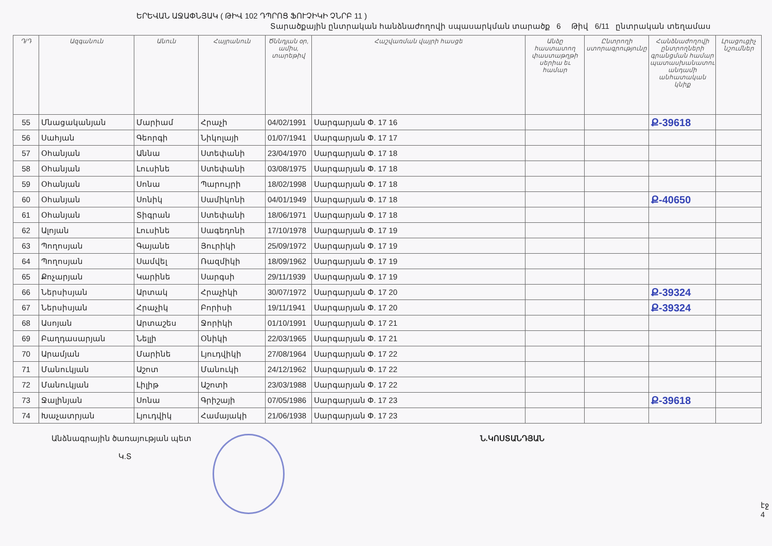ԵՐԵՎԱՆ ԱՋԱՓՆՅԱԿ ( ԹԻՎ 102 ԴՊՐՈՑ ՖՈՒՉԻԿԻ ՉՆՐԲ 11 )
Տարածքային ընտրական հանձնաժողովի սպասարկման տարածք 6 Թիվ 6/11 ընտրական տեղամաս
| Դ/Դ | Ազգանուն | Անուն | Հայրանուն | Ծննդյան օր, ամիս, տարեթիվ | Հաշվառման վայրի հասցե | Անձը հաստատող փաստաթղթի սերիա եւ համար | Ընտրողի ստորագրությունը | Հանձնաժողովի ընտրողների գրանցման համար պատասխանատու անդամի անհատական կնիք | Լրացուցիչ նշումներ |
| --- | --- | --- | --- | --- | --- | --- | --- | --- | --- |
| 55 | Մնացականյան | Մարիամ | Հրաչի | 04/02/1991 | Սարգարյան Փ. 17 16 | | | Ք-39618 | |
| 56 | Սահյան | Գեորգի | Նիկոլայի | 01/07/1941 | Սարգարյան Փ. 17 17 | | | | |
| 57 | Օհանյան | Աննա | Ստեփանի | 23/04/1970 | Սարգարյան Փ. 17 18 | | | | |
| 58 | Օհանյան | Լուսինե | Ստեփանի | 03/08/1975 | Սարգարյան Փ. 17 18 | | | | |
| 59 | Օհանյան | Սոնա | Պարույրի | 18/02/1998 | Սարգարյան Փ. 17 18 | | | | |
| 60 | Օհանյան | Սոնիկ | Սամիկոնի | 04/01/1949 | Սարգարյան Փ. 17 18 | | | Ք-40650 | |
| 61 | Օհանյան | Տիգրան | Ստեփանի | 18/06/1971 | Սարգարյան Փ. 17 18 | | | | |
| 62 | Ալոյան | Լուսինե | Սագեդոնի | 17/10/1978 | Սարգարյան Փ. 17 19 | | | | |
| 63 | Պողոսյան | Գայանե | Յուրիկի | 25/09/1972 | Սարգարյան Փ. 17 19 | | | | |
| 64 | Պողոսյան | Սամվել | Ռազմիկի | 18/09/1962 | Սարգարյան Փ. 17 19 | | | | |
| 65 | Քոչարյան | Կարինե | Սարգսի | 29/11/1939 | Սարգարյան Փ. 17 19 | | | | |
| 66 | Ներսիսյան | Արտակ | Հրաչիկի | 30/07/1972 | Սարգարյան Փ. 17 20 | | | Ք-39324 | |
| 67 | Ներսիսյան | Հրաչիկ | Բորիսի | 19/11/1941 | Սարգարյան Փ. 17 20 | | | Ք-39324 | |
| 68 | Ասոյան | Արտաշես | Ջորիկի | 01/10/1991 | Սարգարյան Փ. 17 21 | | | | |
| 69 | Բաղդասարյան | Նելլի | Օնիկի | 22/03/1965 | Սարգարյան Փ. 17 21 | | | | |
| 70 | Արամյան | Մարինե | Լյուդվիկի | 27/08/1964 | Սարգարյան Փ. 17 22 | | | | |
| 71 | Մանուկյան | Աշոտ | Մանուկի | 24/12/1962 | Սարգարյան Փ. 17 22 | | | | |
| 72 | Մանուկյան | Լիլիթ | Աշոտի | 23/03/1988 | Սարգարյան Փ. 17 22 | | | | |
| 73 | Ջալինյան | Սոնա | Գրիշայի | 07/05/1986 | Սարգարյան Փ. 17 23 | | | Ք-39618 | |
| 74 | Խաչատրյան | Լյուդվիկ | Համայակի | 21/06/1938 | Սարգարյան Փ. 17 23 | | | | |
Անձնագրային ծառայության պետ
Կ.Տ
Ն.ԿՈՍՏԱՆԴՅԱՆ
էջ 4